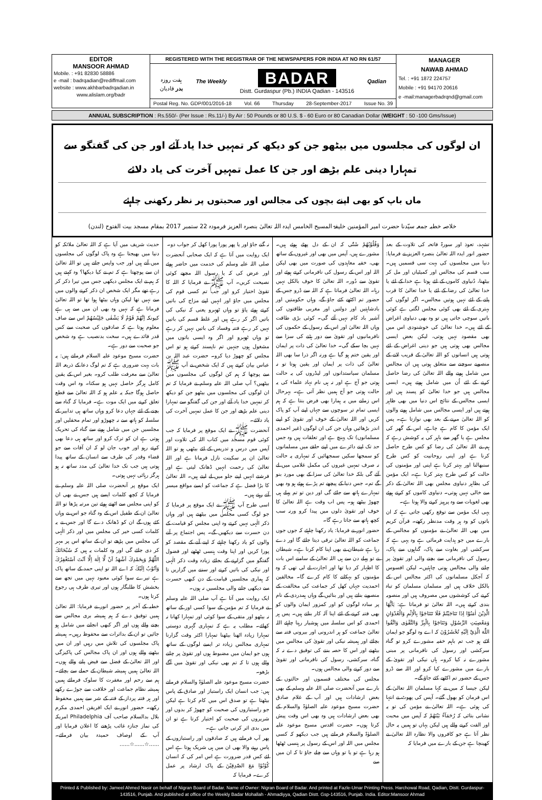EDITOR
MANSOOR AHMAD
Mobile. : +91 82830 58886
e -mail : badrqadian@rediffmail.com
website : www.akhbarbadrqadian.in
www.alislam.org/badr
REGISTERED WITH THE REGISTRAR OF THE NEWSPAPERS FOR INDIA AT NO RN 61/57
ہفت روزہ
بدر قادیان
The Weekly
BADAR
Distt. Gurdaspur (Pb.) INDIA Qadian - 143516
Qadian
Postal Reg. No. GDP/001/2016-18 Vol. 66 Thursday 28-September-2017 Issue No. 39
MANAGER
NAWAB AHMAD
Tel. : +91 1872 224757
Mobile : +91 94170 20616
e -mail:managerbadrqnd@gmail.com
ANNUAL SUBSCRIPTION : Rs.550/- (Per Issue : Rs.11/-) By Air : 50 Pounds or 80 U.S. $ - 60 Euro or 80 Canadian Dollar (WEIGHT : 50 -100 Gms/Issue)
ان لوگوں کی مجلسوں میں بیٹھو جن کو دیکھ کر تمہیں خدا یاد آئے اور جن کی گفتگو سے تمہارا دینی علم بڑھے اور جن کا عمل تمہیں آخرت کی یاد دلائے
ماں باپ کو بھی اپنے بچوں کی مجالس اور صحبتوں پر نظر رکھنی چاہئے
خلاصہ خطبہ جمعہ سیّدنا حضرت امیر المؤمنین خلیفۃ المسیح الخامس ایدہ اللہ تعالیٰ بنصرہ العزیز فرمودہ 22 ستمبر 2017 بمقام مسجد بیت الفتوح (لندن)
تشہد، تعوذ اور سورۃ فاتحہ کی تلاوت کے بعد حضور انور ایدہ اللہ تعالیٰ بنصرہ العزیز نے فرمایا: دنیا میں مجلسوں کی بہت سی قسمیں ہیں۔ سب قسم کی مجالس اور کمیٹیاں اور مل کر بیٹھنا، دُنیاوی کاموں کے لئے ہوتا ہے خدا کے لئے یا خدا تعالیٰ کی رضا کے لئے یا خدا تعالیٰ کا قرب پانے کے لئے نہیں ہوتیں مجالس۔ اگر لوگوں کی بہتری کے لئے بھی کوئی مجلس لگتی ہے کوئی باتیں سوچی جاتی ہیں تو وہ بھی دنیاوی اغراض کے لئے ہیں۔ خدا تعالیٰ کی خوشنودی اس میں بھی مقصود نہیں ہوتی، لیکن بعض ایسی مجالس بھی ہوتی ہیں جو دینی اغراض کے لئے ہوتی ہیں انسانوں کو اللہ تعالیٰ کے قریب لانے کے منصوبے سوچنے سے متعلق ہوتی ہیں ان مجالس میں شامل ہونے والے اللہ تعالیٰ کی رضا حاصل کرنے کے لئے اُن میں شامل ہوتے ہیں۔ ایسی مجالس ہیں جو خدا تعالیٰ کو پسند ہیں اور ایسی مجالس کے نتائج اس دنیا میں بھی ظاہر ہوتے ہیں اور ایسی مجالس میں شامل ہونے والوں کو اللہ تعالیٰ مرنے کے بعد بھی نوازتا ہے۔ پس ایک مؤمن کا کام ہے چاہے، اس کے گھر کی مجلس ہے یا گھر سے باہر کی یہ کوشش رہے کہ ہم نے اللہ تعالیٰ کی رضا کو کس طرح حاصل کرنا ہے اور اپنی روحانیت کو کس طرح سنبھالنا اور بہتر کرنا ہے اپنی اور مؤمنوں کی حالت کو کس طرح بہتر کرنا ہے۔ ایک مؤمن کی بظاہر دنیاوی مجلس بھی اللہ تعالیٰ کے ذکر سے خالی نہیں ہوتی۔ دنیاوی کاموں کو کرتے ہوئے بھی لغویات سے وہ پرہیز کرنے والا ہوتا ہے۔
یہی ایک مؤمن سے توقع رکھی جاتی ہے کہ ان باتوں کو وہ ہر وقت مدنظر رکھے۔ قرآن کریم میں بھی اللہ تعالیٰ نے مؤمنوں کو مجالس کے بارے میں جو ہدایت فرمائی ہے وہ یہی ہے کہ سرکشی اور بغاوت سے پاک، گناہوں سے پاک، رسول کی نافرمانی سے بچنے والی اور تقویٰ پر چلنے والی مجالس ہونی چاہئیں۔ لیکن افسوس کہ آجکل مسلمانوں کی اکثر مجالس اس کے بالکل خلاف ہیں اور مسلمان مسلمان کو تباہ کرنے کی کوششوں میں مصروف ہیں اور منصوبہ بندی کرتے ہیں۔ اللہ تعالیٰ تو فرماتا ہے: يَاَيُّهَا الَّذِيْنَ اٰمَنُوْٓا اِذَا تَنَاجَيْتُمْ فَلَا تَتَنَاجَوْا بِالْاِثْمِ وَالْعُدْوَانِ وَمَعْصِيَتِ الرَّسُوْلِ وَتَنَاجَوْا بِالْبِرِّ وَالتَّقْوٰى وَاتَّقُوا اللّٰهَ الَّذِيْٓ اِلَيْهِ تُحْشَرُوْنَ کہ اے وہ لوگو جو ایمان لائے ہو جب تم باہم خفیہ مشورے کرو تو گناہ سرکشی اور رسول کی نافرمانی پر مبنی مشورے نہ کیا کرو۔ ہاں نیکی اور تقویٰ کے بارے میں مشورے کیا کرو اور اللہ سے ڈرو جس کے حضور تم اکٹھے کئے جاؤ گے۔
لیکن جیسا کہ میں نے کہا مسلمان اللہ تعالیٰ کے اس فرمان کو بھول گئے۔ آپس کی پھوٹ نے انتہا کی ہوئی ہے۔ اللہ تعالیٰ نے مؤمن کی تو یہ نشانی بتائی کہ رُحَمَآءُ بَيْنَهُمْ کہ آپس میں محبت اور الفت کرنے والے ہیں لیکن یہاں تو ہمیں یہ حال نظر آتا ہے جو کافروں والا نظارہ اللہ تعالیٰ نے کھینچا ہے جن کے بارے میں فرمایا کہ
وَقُلُوْبُهُمْ شَتّٰى کہ ان کے دل پھٹے ہوئے ہیں۔ مشورے ہیں، آپس میں بھی اور غیروں کے ساتھ بھی، خفیہ معاہدوں کی صورت میں بھی لیکن اللہ اور اس کے رسول کی نافرمانی کرتے ہوئے اور تقویٰ سے دُور۔ اللہ تعالیٰ کا خوف بالکل نہیں رہا۔ اللہ تعالیٰ فرماتا ہے کہ اللہ سے ڈرو جس کے حضور تم اکٹھے کئے جاؤ گے، وہاں حکومتیں اور بادشاہتیں اور دولتیں اور مغربی طاقتوں کی آشیر باد کام نہیں آئے گی۔ کوئی بڑی طاقت وہاں اللہ تعالیٰ اور اس کے رسول کے حکموں کی نافرمانیوں اور تقویٰ سے دور ہٹنے کی سزا سے نہیں بچا سکے گی۔ خدا تعالیٰ کی ذات پر ایمان اور یقین ختم ہو گیا ہے ورنہ اگر ذرا سا بھی اللہ تعالیٰ کی ذات پر ایمان اور یقین ہوتا تو نہ مسلمان سیاستدانوں اور لیڈروں کی یہ حالت ہوتی جو آج ہے اور نہ ہی نام نہاد علماء کی یہ حالت ہوتی جو آج ہمیں نظر آتی ہے۔ بہرحال اس زمانے میں یہ ہمارا بھی فرض بنتا ہے کہ ہم ایسی تمام تر سوچوں سے جہاں اپنے آپ کو پاک کریں اور اللہ تعالیٰ کے خوف اور تقویٰ کو اپنے اندر بڑھائیں وہاں جن کی ان لوگوں (غیر احمدی مسلمانوں) تک پہنچ ہے اور تعلقات ہیں وہ جس حد تک اپنے دائرے میں اپنے حلقے میں مسلمانوں کو سمجھا سکیں سمجھائیں کہ تمہاری یہ حالت نہ صرف تمہیں غیروں کی مکمل غلامی میں لے آئے گی بلکہ خدا تعالیٰ کی سزا کے بھی مورد بنو گے تم۔ جس دنیا کے پیچھے تم پڑے ہوئے ہو وہ بھی تمہارے ہاتھ سے جائے گی اور دین تو تم پہلے ہی چھوڑ بیٹھے ہو۔ پس اب وقت ہے اللہ تعالیٰ کا خوف اور تقویٰ دلوں میں پیدا کرو ورنہ سب کچھ ہاتھ سے جاتا رہے گا۔
حضور انور نے فرمایا: یاد رکھنا چاہئے کہ جوں جوں جماعت کو اللہ تعالیٰ ترقی دیتا جائے گا اور دے رہا ہے شیطان نے بھی اپنا کام کرنا ہے۔ شیطان نے تو پہلے دن سے ہی اللہ تعالیٰ کے سامنے اس بات کا اظہار کر دیا تھا اور اجازت لے لی تھی کہ وہ مؤمنوں کو بہکانے کا کام کرے گا۔ مخالفین احمدیت جہاں کھل کر جماعت کی مخالفت کے منصوبے بناتے ہیں اور بنائیں گے وہاں ہمدردی کے نام پر سادہ لوگوں کو اور کمزور ایمان والوں کو بھی فتنہ کرنے کے لئے اپنا آلہ کار بناتے ہیں۔ پس ہر احمدی کو اس سلسلہ میں ہوشیار رہنا چاہئے اللہ تعالیٰ جماعت کو ہر اندرونی اور بیرونی فتنہ سے بچائے اور ہمیشہ نیکی اور تقویٰ کی مجالس میں بیٹھنے اور اس کا حصہ بننے کی توفیق دے نہ کہ گناہ، سرکشی، رسول کی نافرمانی اور تقویٰ سے دور کرنے والی مجالس ہوں۔
مجلس کی مختلف قسموں اور حالتوں کے بارے میں آنحضرت صلی اللہ علیہ وسلم کے بھی بعض ارشادات ہیں اور آپ کے غلام صادق حضرت مسیح موعود علیہ الصلوٰۃ والسلام کے بھی بعض ارشادات ہیں وہ بھی اس وقت پیش کرتا ہوں۔ حضرت اقدس مسیح موعود علیہ الصلوٰۃ والسلام فرماتے ہیں جب دیکھو کہ کسی مجلس میں اللہ اور اس کے رسول پر ہنسی ٹھٹھا ہو رہا ہے تو یا تو وہاں سے چلے جاؤ تا کہ ان میں سے
نہ گنے جاؤ اور یا پھر پورا پورا کھل کر جواب دو۔
ایک روایت میں آتا ہے کہ ایک صحابی آنحضرت صلی اللہ علیہ وسلم کی خدمت میں حاضر ہوئے اور عرض کی کہ یا رسول اللہ مجھے کوئی نصیحت کریں۔ آپ ﷺ نے فرمایا کہ اللہ کا تقویٰ اختیار کرو اور جب تم کسی قوم کی مجلس میں جاؤ اور انہیں اپنے مزاج کی باتیں کرتے ہوئے پاؤ تو وہاں ٹھہرو یعنی کہ نیکی کی باتیں اگر کر رہے ہیں اور غلط قسم کی باتیں نہیں کر رہے فتنہ وفساد کی باتیں نہیں کر رہے تو وہاں ٹھہرو اور اگر وہ ایسی باتوں میں مشغول ہوں جنہیں تم ناپسند کرتے ہو تو اس مجلس کو چھوڑ دیا کرو۔ حضرت عبد اللہ بن عباس بیان کرتے ہیں کہ ایک شخص نے آپ ﷺ سے پوچھا کہ ہم کن لوگوں کی مجلسوں میں بیٹھیں؟ آپ صلی اللہ علیہ وسلم نے فرمایا کہ تم ان لوگوں کی مجلسوں میں بیٹھو جن کو دیکھ کر تمہیں خدا یاد آئے اور جن کی گفتگو سے تمہارا دینی علم بڑھے اور جن کا عمل تمہیں آخرت کی یاد دلائے۔
آنحضرت ﷺ نے ایک موقع پر فرمایا کہ جب کوئی قوم مسجد میں کتاب اللہ کی تلاوت اور آپس میں درس و تدریس کے لئے بیٹھی ہو تو اللہ تعالیٰ ان پر سکینت نازل فرماتا ہے اور اللہ تعالیٰ کی رحمت انہیں ڈھانک لیتی ہے اور فرشتے انہیں اپنے جلو میں لے لیتے ہیں۔ اللہ تعالیٰ کا بڑا فضل ہے کہ جماعت کو ایسے مواقع میسر آتے رہتے ہیں۔
اسی طرح آپ ﷺ نے ایک موقع پر فرمایا کہ جو لوگ کسی مجلس میں بیٹھتے ہیں اور وہاں ذکر الٰہی نہیں کرتے وہ اپنی مجلس کو قیامت کے دن حسرت سے دیکھیں گے۔ پس اجتماع پر آنے والوں کو یاد رکھنا چاہئے کہ اپنے آنے کے مقصد کو پورا کریں اور اپنا وقت ہنسی ٹھٹھے اور فضول گفتگو میں گزارنے کے بجائے زیادہ وقت ذکر الٰہی اور نیکی کی باتیں کرنے اور سننے میں گزاریں تا کہ ہماری مجلسیں قیامت کے دن کبھی حسرت سے دیکھی جانے والی مجلسیں نہ ہوں۔
ایک روایت میں آتا ہے آپ صلی اللہ علیہ وسلم نے فرمایا کہ تم مؤمن کے سوا کسی اور کے ساتھ نہ بیٹھو اور متقی کے سوا کوئی اور تمہارا کھانا نہ کھائے۔ مطلب یہ ہے کہ تمہاری گہری دوستی تمہارا زیادہ اٹھنا بیٹھنا تمہارا اکثر وقت گزارنا تمہاری مجالس زیادہ تر ایسے لوگوں کے ساتھ ہوں جو ایمان میں مضبوط ہوں اور تقویٰ پر چلنے والے ہوں تا کہ تم بھی نیکی اور تقویٰ میں آگے بڑھو۔
حضرت مسیح موعود علیہ الصلوٰۃ والسلام فرماتے ہیں: جب انسان ایک راستباز اور صادق کے پاس بیٹھتا ہے تو صدق اس میں کام کرتا ہے لیکن جو راستبازوں کی صحبت کو چھوڑ کر بدوں اور شریروں کی صحبت کو اختیار کرتا ہے تو ان میں بدی اثر کرتی جاتی ہے۔
پھر آپ فرماتے ہیں کہ صادقوں اور راستبازوں کے پاس رہنے والا بھی ان میں ہی شریک ہوتا ہے اس لئے کس قدر ضرورت ہے اس امر کی کہ انسان كُوْنُوْا مَعَ الصّٰدِقِيْنَ کے پاک ارشاد پر عمل کرے۔ فرمایا کہ
حدیث شریف میں آیا ہے کہ اللہ تعالیٰ ملائکہ کو دنیا میں بھیجتا ہے وہ پاک لوگوں کی مجلسوں میں آتے ہیں اور جب واپس جاتے ہیں تو اللہ تعالیٰ ان سے پوچھتا ہے کہ تم نے کیا دیکھا؟ وہ کہتے ہیں کہ ہم نے ایک مجلس دیکھی جس میں تیرا ذکر کر رہے تھے مگر ایک شخص ان ذکر کرنے والوں میں سے نہیں تھا لیکن وہاں بیٹھا ہوا تھا تو اللہ تعالیٰ فرماتا ہے کہ نہیں وہ بھی ان میں سے ہی ہے کیونکہ اِنَّهُمْ قَوْمٌ لَا يَشْقٰى جَلِيْسُهُمْ اس سے صاف معلوم ہوتا ہے کہ صادقوں کی صحبت سے کس قدر فائدے ہیں۔ سخت بدنصیب ہے وہ شخص جو صحبت سے دور ہے۔
حضرت مسیح موعود علیہ السلام فرماتے ہیں: یہ بات بہت ضروری ہے کہ تم لوگ دعا کے ذریعہ اللہ تعالیٰ سے معرفت طلب کرو۔ بغیر اس کے یقین کامل ہرگز حاصل نہیں ہو سکتا۔ وہ اس وقت حاصل ہوگا جبکہ یہ علم ہو کہ اللہ تعالیٰ سے قطع تعلق کرنے میں ایک موت ہے۔ فرمایا کہ گناہ سے بچنے کے لئے جہاں دعا کرو وہاں ساتھ ہی تدابیر کے سلسلہ کو ہاتھ سے نہ چھوڑو اور تمام محفلیں اور مجلسیں جن میں شامل ہونے سے گناہ کی تحریک ہوتی ہے ان کو ترک کرو اور ساتھ ہی دعا بھی کرتے رہو اور خوب جان لو کہ ان آفات سے جو قضاء وقدر کی طرف سے انسان کے ساتھ پیدا ہوتی ہیں جب تک خدا تعالیٰ کی مدد ساتھ نہ ہو ہرگز رہائی نہیں ہوتی۔
ایک موقع پر آنحضرت صلی اللہ علیہ وسلم نے فرمایا کہ کچھ کلمات ایسے ہیں جس نے بھی ان کو اپنی مجلس سے اٹھتے ہوئے تین مرتبہ پڑھا تو اللہ تعالیٰ ان کے طفیل اس کے وہ گناہ جو اس نے وہاں کئے ہوں گے ان کو ڈھانک دے گا اور جس نے یہ کلمات کسی خیر کی مجلس میں اور ذکر الٰہی کی مجلس میں پڑھے تو ان کے ساتھ اس پر مہر کر دی جائے گی اور وہ کلمات یہ ہیں کہ سُبْحَانَكَ اللّٰهُمَّ وَبِحَمْدِكَ اَشْهَدُ اَنْ لَّا اِلٰهَ اِلَّا اَنْتَ اَسْتَغْفِرُكَ وَاَتُوْبُ اِلَيْكَ کہ اے اللہ تو اپنی حمد کے ساتھ پاک ہے تیرے سوا کوئی معبود نہیں میں تجھ سے بخشش کا طلبگار ہوں اور تیری طرف ہی رجوع کرتا ہوں۔
خطبہ کے آخر پر حضور انور نے فرمایا: اللہ تعالیٰ ہمیں توفیق دے کہ ہم ہمیشہ بری مجالس سے بچنے والے ہوں اور اگر کبھی انجانے میں شامل ہو جائیں تو ان کے بداثرات سے محفوظ رہیں۔ ہمیشہ پاک مجلسوں کی تلاش میں رہیں اور ان میں بیٹھنے والے ہوں اور ان پاک مجالس کی پاکیزگی اور اللہ تعالیٰ کے فضل سے فیض پانے والے ہوں۔ اللہ تعالیٰ ہمیں ہمیشہ شیطان کے حملے سے بچائے۔ ہم سے رحم اور مغفرت کا سلوک فرمائے ہمیں ہمیشہ نظام جماعت اور خلافت سے جوڑے رکھے اور ہر فتنہ پرداز کے فتنہ کے شر سے ہمیں محفوظ رکھے۔ حضور انور نے ایک افریقن احمدی مکرم بلال بدالسلام صاحب آف Philadelphia امریکہ کی نماز جنازہ غائب پڑھنے کا اعلان فرمایا اور آپ کے اوصاف حمیدہ بیان فرمائے۔ ......☆......☆......
Printed & Published by: Jameel Ahmed Nasir on behalf of Nigran Board of Badar. Name of Owner: Nigran Board of Badar. And printed at Fazle-Umar Printing Press. Harchowal Road, Qadian, Distt. Gurdaspur-143516, Punjab. And published at office of the Weekly Badar Mohallah - Ahmadiyya, Qadian Distt. Gsp-143516, Punjab. India. Editor:Mansoor Ahmad